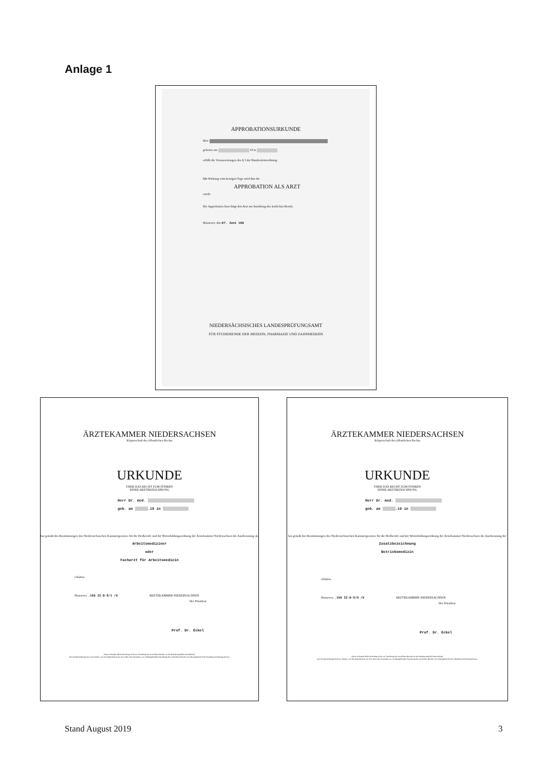Anlage 1
APPROBATIONSURKUNDE
Herr
geboren am 19 in
erfüllt die Voraussetzungen des § 3 der Bundesärzteordnung.
Mit Wirkung vom heutigen Tage wird ihm die
APPROBATION ALS ARZT
erteilt.
Die Approbation berechtigt den Arzt zur Ausübung des ärztlichen Berufs.
Hannover, den 07. Juni 198
NIEDERSÄCHSISCHES LANDESPRÜFUNGSAMT
FÜR STUDIERENDE DER MEDIZIN, PHARMAZIE UND ZAHNMEDIZIN
ÄRZTEKAMMER NIEDERSACHSEN
Körperschaft des öffentlichen Rechts
URKUNDE
ÜBER DAS RECHT ZUM FÜHREN
EINER ARZTBEZEICHNUNG
Herr Dr. med.
geb. am .19 in
hat gemäß den Bestimmungen des Niedersächsischen Kammergesetzes für die Heilberufe und der Weiterbildungsordnung der Ärztekammer Niedersachsen die Anerkennung als
Arbeitsmediziner
oder
Facharzt für Arbeitsmedizin
erhalten.
Hannover, .199 II-D-5/1 /9 ÄRZTEKAMMER NIEDERSACHSEN
Der Präsident
Prof. Dr. Eckel
Diese Urkunde allein berechtigt nicht zur Ausübung des ärztlichen Berufes in der Bundesrepublik Deutschland.
Die Arztbezeichnung darf nur führen, wer die Approbation als Arzt oder eine Erlaubnis zur vorübergehenden Ausübung des ärztlichen Berufes im Geltungsbereich der Bundesärzteordnung besitzt.
ÄRZTEKAMMER NIEDERSACHSEN
Körperschaft des öffentlichen Rechts
URKUNDE
ÜBER DAS RECHT ZUM FÜHREN
EINER ARZTBEZEICHNUNG
Herr Dr. med.
geb. am .19 in
hat gemäß den Bestimmungen des Niedersächsischen Kammergesetzes für die Heilberufe und der Weiterbildungsordnung der Ärztekammer Niedersachsen die Anerkennung der
Zusatzbezeichnung
Betriebsmedizin
erhalten.
Hannover, .199 II-D-5/9 /9 ÄRZTEKAMMER NIEDERSACHSEN
Der Präsident
Prof. Dr. Eckel
Diese Urkunde allein berechtigt nicht zur Ausübung des ärztlichen Berufes in der Bundesrepublik Deutschland.
Die Arztbezeichnung darf nur führen, wer die Approbation als Arzt oder eine Erlaubnis zur vorübergehenden Ausübung des ärztlichen Berufes im Geltungsbereich der Bundesärzteordnung besitzt.
Stand August 2019 3